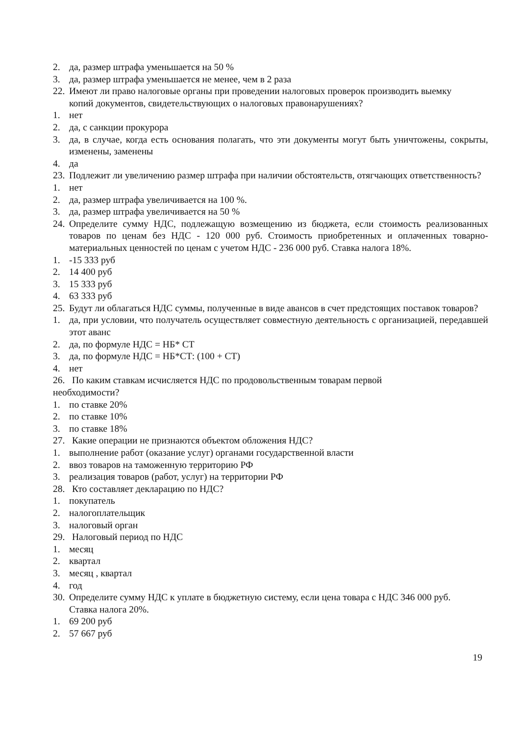2. да, размер штрафа уменьшается на 50 %
3. да, размер штрафа уменьшается не менее, чем в 2 раза
22. Имеют ли право налоговые органы при проведении налоговых проверок производить выемку копий документов, свидетельствующих о налоговых правонарушениях?
1. нет
2. да, с санкции прокурора
3. да, в случае, когда есть основания полагать, что эти документы могут быть уничтожены, сокрыты, изменены, заменены
4. да
23. Подлежит ли увеличению размер штрафа при наличии обстоятельств, отягчающих ответственность?
1. нет
2. да, размер штрафа увеличивается на 100 %.
3. да, размер штрафа увеличивается на 50 %
24. Определите сумму НДС, подлежащую возмещению из бюджета, если стоимость реализованных товаров по ценам без НДС - 120 000 руб. Стоимость приобретенных и оплаченных товарно-материальных ценностей по ценам с учетом НДС - 236 000 руб. Ставка налога 18%.
1. -15 333 руб
2. 14 400 руб
3. 15 333 руб
4. 63 333 руб
25. Будут ли облагаться НДС суммы, полученные в виде авансов в счет предстоящих поставок товаров?
1. да, при условии, что получатель осуществляет совместную деятельность с организацией, передавшей этот аванс
2. да, по формуле НДС = НБ* СТ
3. да, по формуле НДС = НБ*СТ: (100 + СТ)
4. нет
26. По каким ставкам исчисляется НДС по продовольственным товарам первой
необходимости?
1. по ставке 20%
2. по ставке 10%
3. по ставке 18%
27. Какие операции не признаются объектом обложения НДС?
1. выполнение работ (оказание услуг) органами государственной власти
2. ввоз товаров на таможенную территорию РФ
3. реализация товаров (работ, услуг) на территории РФ
28. Кто составляет декларацию по НДС?
1. покупатель
2. налогоплательщик
3. налоговый орган
29. Налоговый период по НДС
1. месяц
2. квартал
3. месяц , квартал
4. год
30. Определите сумму НДС к уплате в бюджетную систему, если цена товара с НДС 346 000 руб. Ставка налога 20%.
1. 69 200 руб
2. 57 667 руб
19